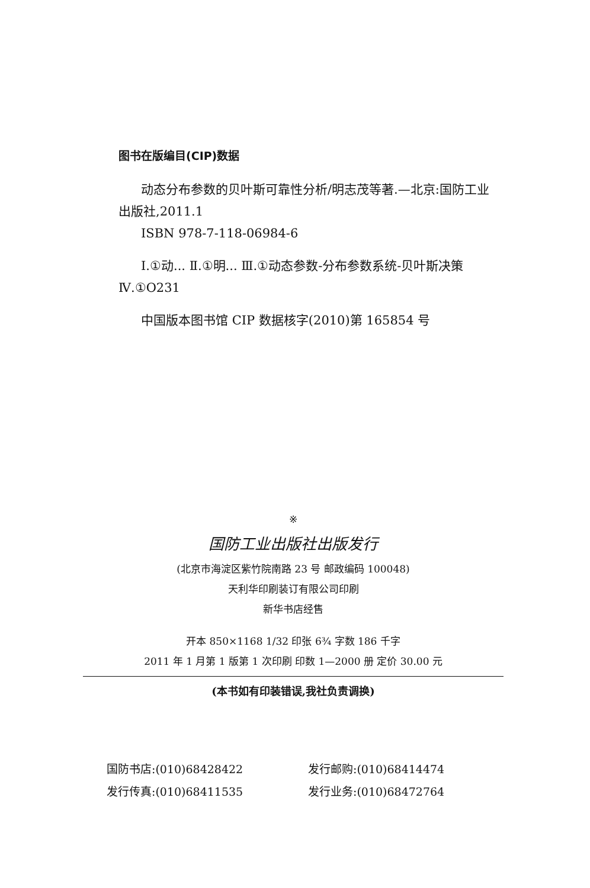图书在版编目(CIP)数据
动态分布参数的贝叶斯可靠性分析/明志茂等著.—北京:国防工业出版社,2011.1
ISBN 978-7-118-06984-6
Ⅰ.①动... Ⅱ.①明... Ⅲ.①动态参数-分布参数系统-贝叶斯决策 Ⅳ.①O231
中国版本图书馆 CIP 数据核字(2010)第 165854 号
※
国防工业出版社出版发行
(北京市海淀区紫竹院南路 23 号 邮政编码 100048)
天利华印刷装订有限公司印刷
新华书店经售
开本 850×1168 1/32 印张 6¾ 字数 186 千字
2011 年 1 月第 1 版第 1 次印刷 印数 1—2000 册 定价 30.00 元
(本书如有印装错误,我社负责调换)
国防书店:(010)68428422
发行邮购:(010)68414474
发行传真:(010)68411535
发行业务:(010)68472764